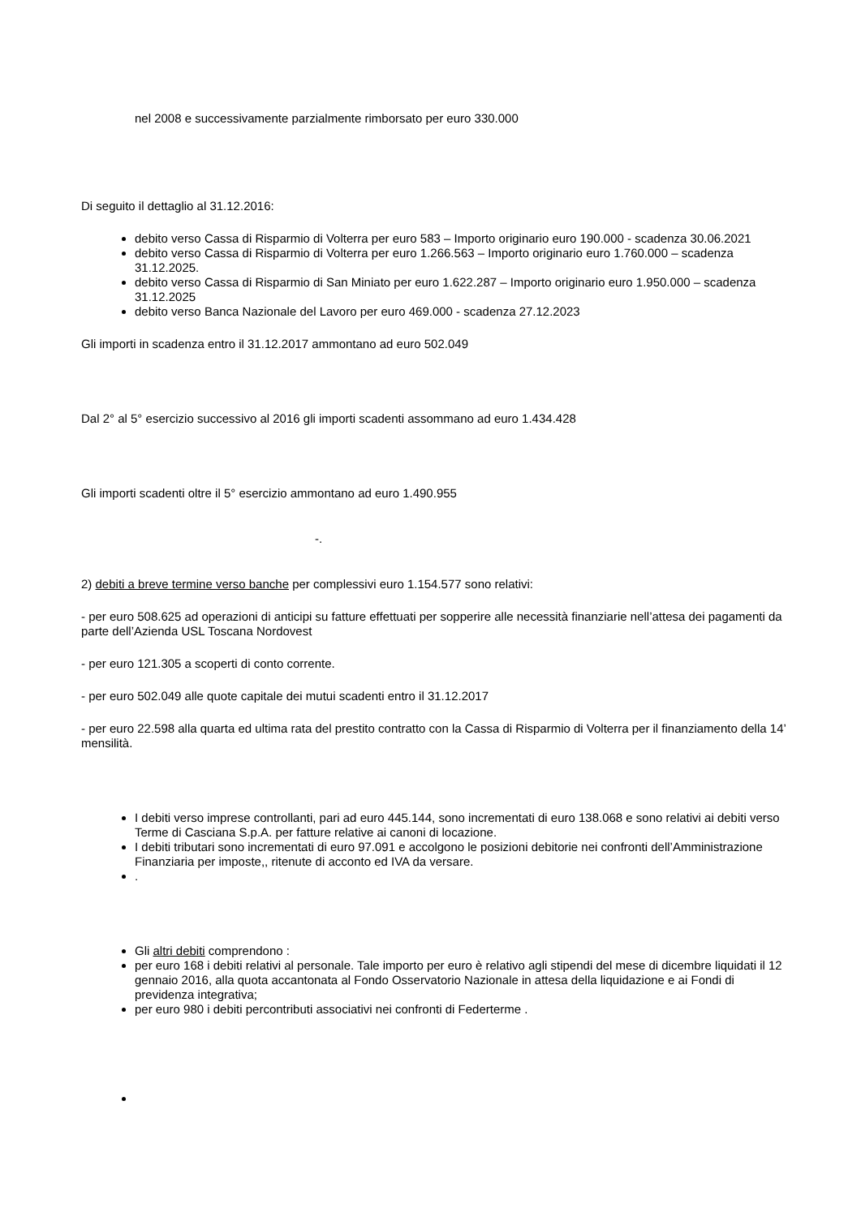nel 2008 e successivamente parzialmente rimborsato per euro 330.000
Di seguito il dettaglio al 31.12.2016:
debito verso Cassa di Risparmio di Volterra per euro 583 – Importo originario euro 190.000 - scadenza 30.06.2021
debito verso Cassa di Risparmio di Volterra per euro 1.266.563 – Importo originario euro 1.760.000 – scadenza 31.12.2025.
debito verso Cassa di Risparmio di San Miniato per euro 1.622.287 – Importo originario euro 1.950.000 – scadenza 31.12.2025
debito verso Banca Nazionale del Lavoro per euro 469.000 - scadenza 27.12.2023
Gli importi in scadenza entro il 31.12.2017 ammontano ad euro 502.049
Dal 2° al 5° esercizio successivo al 2016 gli importi scadenti assommano ad euro 1.434.428
Gli importi scadenti oltre il 5° esercizio ammontano ad euro 1.490.955
-.
2) debiti a breve termine verso banche per complessivi euro 1.154.577 sono relativi:
- per euro 508.625 ad operazioni di anticipi su fatture effettuati per sopperire alle necessità finanziarie nell’attesa dei pagamenti da parte dell’Azienda USL Toscana Nordovest
- per euro 121.305 a scoperti di conto corrente.
- per euro 502.049 alle quote capitale dei mutui scadenti entro il 31.12.2017
- per euro 22.598 alla quarta ed ultima rata del prestito contratto con la Cassa di Risparmio di Volterra per il finanziamento della 14’ mensilità.
I debiti verso imprese controllanti, pari ad euro 445.144, sono incrementati di euro 138.068 e sono relativi ai debiti verso Terme di Casciana S.p.A. per fatture relative ai canoni di locazione.
I debiti tributari sono incrementati di euro 97.091 e accolgono le posizioni debitorie nei confronti dell’Amministrazione Finanziaria per imposte,, ritenute di acconto ed IVA da versare.
.
Gli altri debiti comprendono :
per euro 168 i debiti relativi al personale. Tale importo per euro è relativo agli stipendi del mese di dicembre liquidati il 12 gennaio 2016, alla quota accantonata al Fondo Osservatorio Nazionale in attesa della liquidazione e ai Fondi di previdenza integrativa;
per euro 980 i debiti percontributi associativi nei confronti di Federterme .